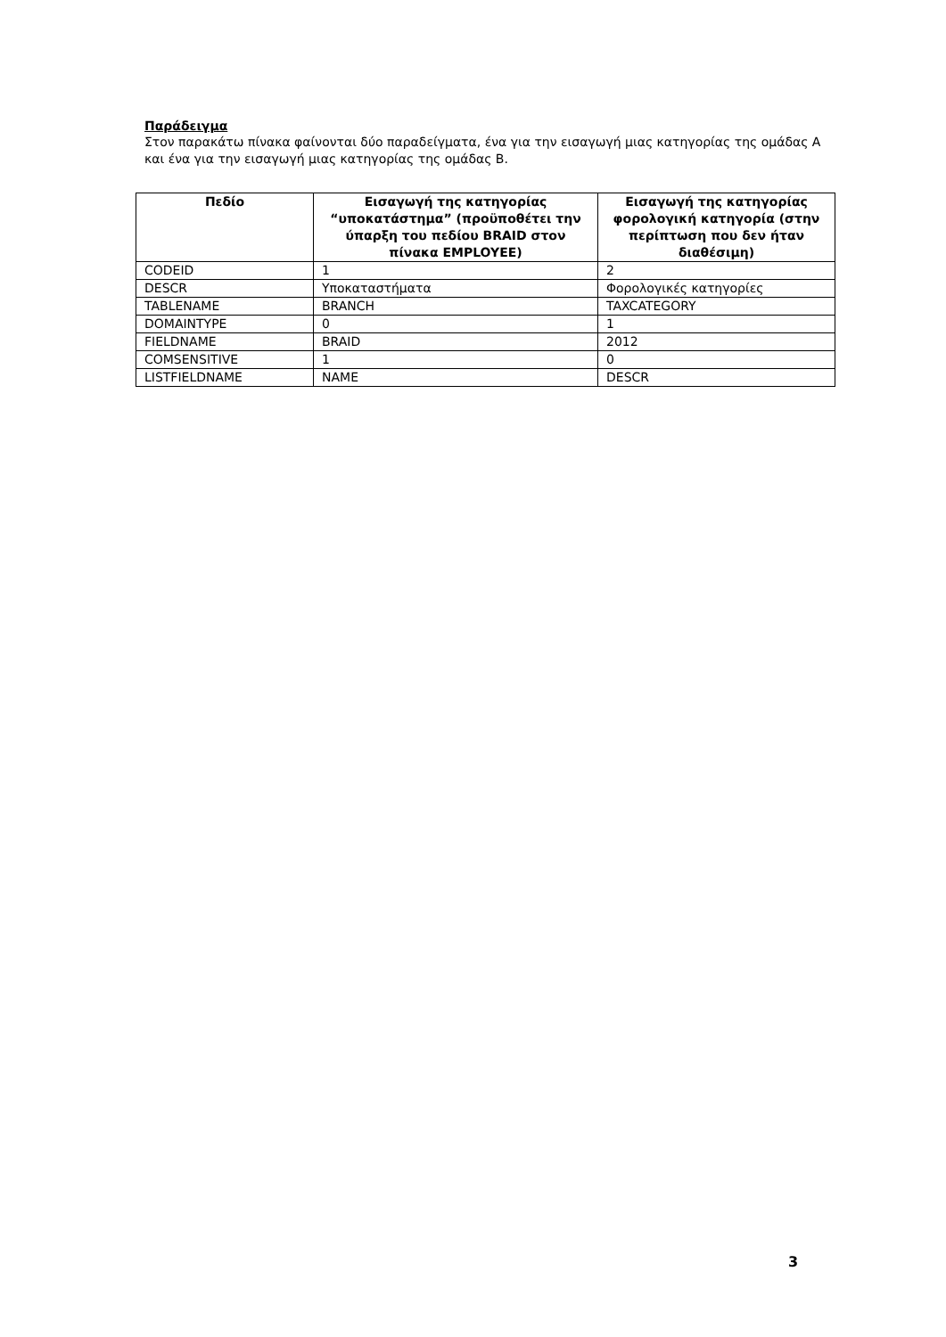Παράδειγμα
Στον παρακάτω πίνακα φαίνονται δύο παραδείγματα, ένα για την εισαγωγή μιας κατηγορίας της ομάδας Α και ένα για την εισαγωγή μιας κατηγορίας της ομάδας Β.
| Πεδίο | Εισαγωγή της κατηγορίας “υποκατάστημα” (προϋποθέτει την ύπαρξη του πεδίου BRAID στον πίνακα EMPLOYEE) | Εισαγωγή της κατηγορίας φορολογική κατηγορία (στην περίπτωση που δεν ήταν διαθέσιμη) |
| --- | --- | --- |
| CODEID | 1 | 2 |
| DESCR | Υποκαταστήματα | Φορολογικές κατηγορίες |
| TABLENAME | BRANCH | TAXCATEGORY |
| DOMAINTYPE | 0 | 1 |
| FIELDNAME | BRAID | 2012 |
| COMSENSITIVE | 1 | 0 |
| LISTFIELDNAME | NAME | DESCR |
3